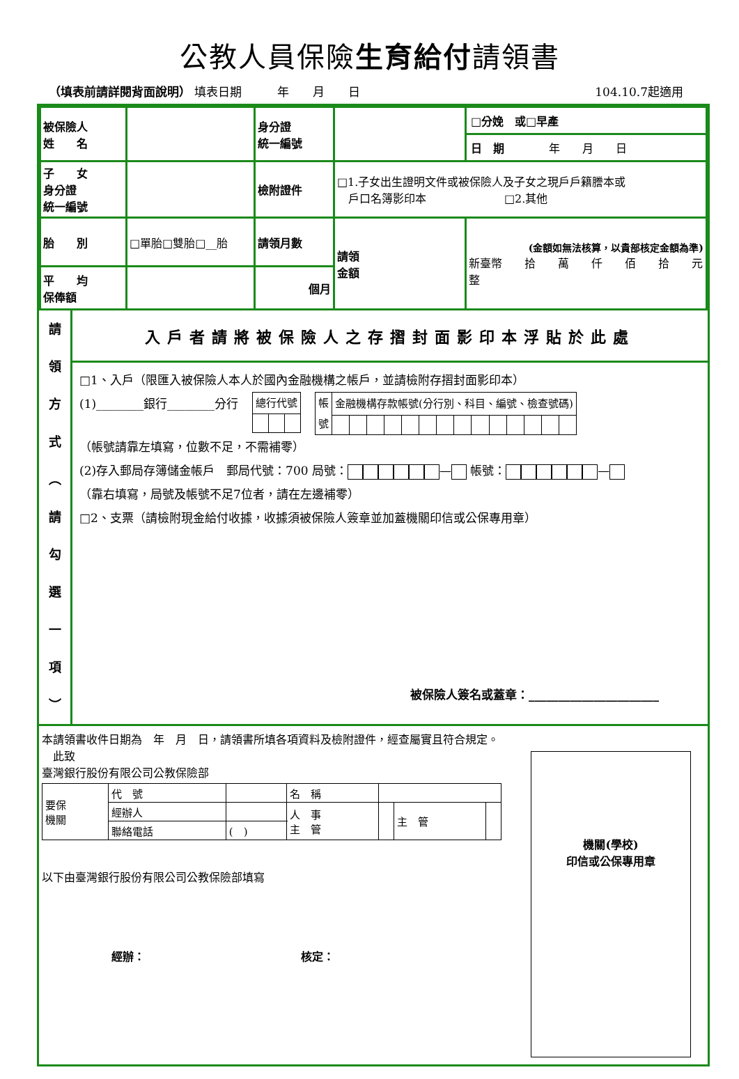公教人員保險生育給付請領書
（填表前請詳閱背面說明） 填表日期　　　年　　月　　日 104.10.7起適用
| 被保險人 姓 名 | | 身分證 統一編號 | | □分娩 或□早產 日 期 年 月 日 |
| 子 女 身分證 統一編號 | | 檢附證件 | □1.子女出生證明文件或被保險人及子女之現戶戶籍謄本或 戶口名簿影印本 □2.其他 | |
| 胎 別 | □單胎□雙胎□__胎 | 請領月數 | 請領 金額 | (金額如無法核算，以貴部核定金額為準) 新臺幣 拾 萬 仟 佰 拾 元整 |
| 平 均 保俸額 | | 個月 | | |
請
領
方
式
︵
請
勾
選
一
項
︶
入戶者請將被保險人之存摺封面影印本浮貼於此處
□1、入戶（限匯入被保險人本人於國內金融機構之帳戶，並請檢附存摺封面影印本）
(1)________銀行________分行
| 總行代號 | | |
| 帳 號 | 金融機構存款帳號(分行別、科目、編號、檢查號碼) | | | | | | | | | | | | | |
（帳號請靠左填寫，位數不足，不需補零）
(2)存入郵局存簿儲金帳戶　郵局代號：700 局號： — 帳號： —
（靠右填寫，局號及帳號不足7位者，請在左邊補零）
□2、支票（請檢附現金給付收據，收據須被保險人簽章並加蓋機關印信或公保專用章）
被保險人簽名或蓋章：______________________
本請領書收件日期為　年　月　日，請領書所填各項資料及檢附證件，經查屬實且符合規定。
　此致
臺灣銀行股份有限公司公教保險部
| 要保 機關 | 代 號 | | 名 稱 | | | |
| | 經辦人 | | 人 事 主 管 | | 主 管 | |
| | 聯絡電話 | ( ) | | | | |
以下由臺灣銀行股份有限公司公教保險部填寫
經辦：　　　　　　　　　　　　　　核定：
機關(學校)
印信或公保專用章